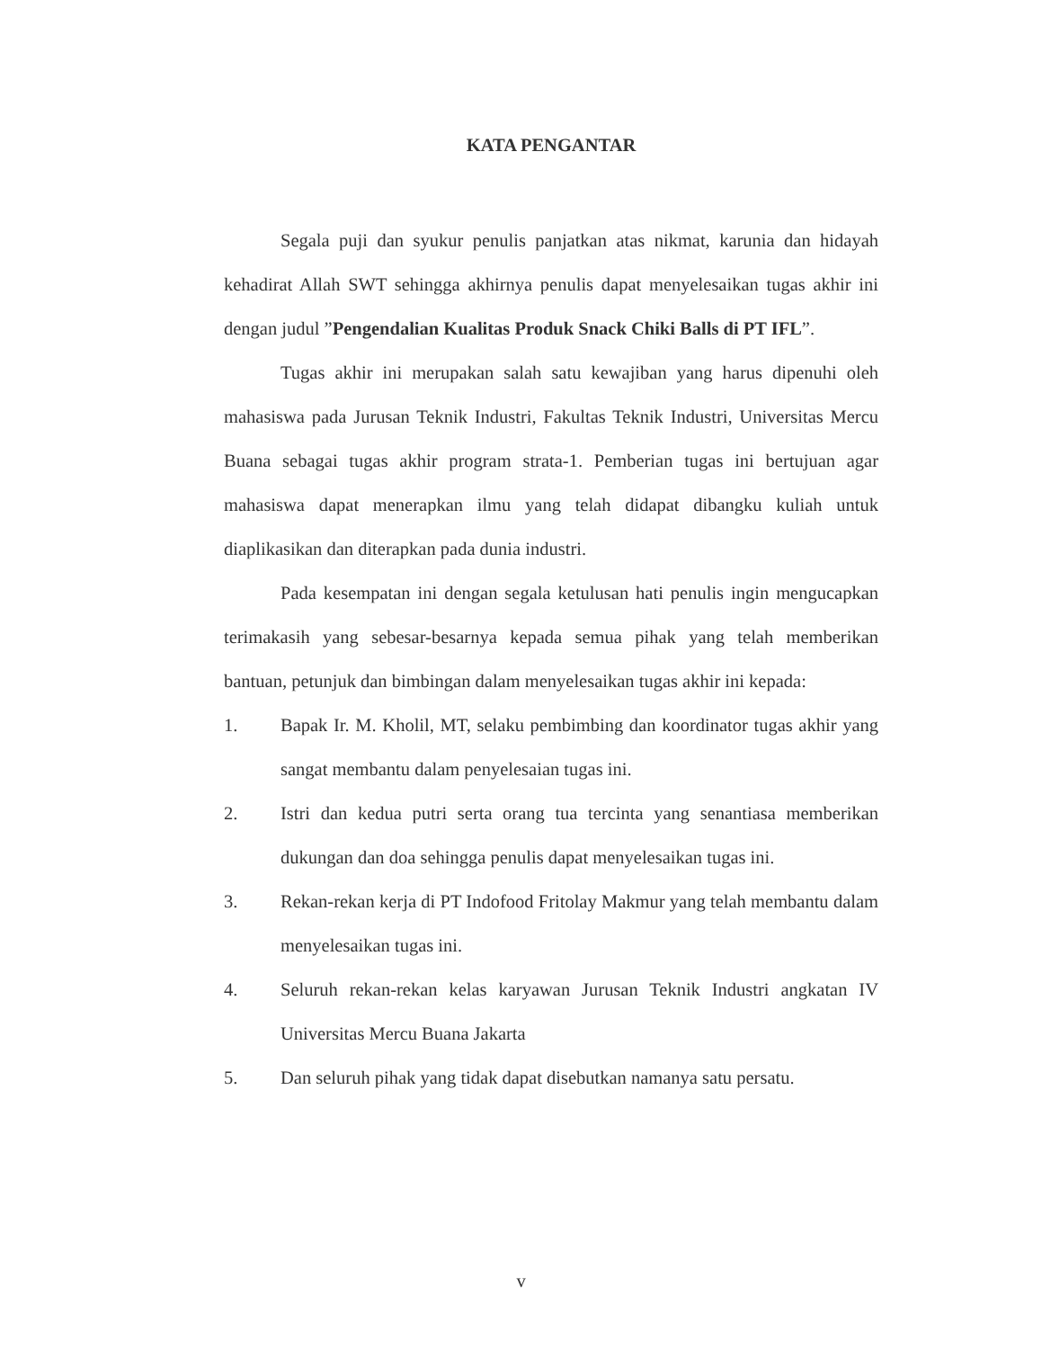KATA PENGANTAR
Segala puji dan syukur penulis panjatkan atas nikmat, karunia dan hidayah kehadirat Allah SWT sehingga akhirnya penulis dapat menyelesaikan tugas akhir ini dengan judul ”Pengendalian Kualitas Produk Snack Chiki Balls di PT IFL”.
Tugas akhir ini merupakan salah satu kewajiban yang harus dipenuhi oleh mahasiswa pada Jurusan Teknik Industri, Fakultas Teknik Industri, Universitas Mercu Buana sebagai tugas akhir program strata-1. Pemberian tugas ini bertujuan agar mahasiswa dapat menerapkan ilmu yang telah didapat dibangku kuliah untuk diaplikasikan dan diterapkan pada dunia industri.
Pada kesempatan ini dengan segala ketulusan hati penulis ingin mengucapkan terimakasih yang sebesar-besarnya kepada semua pihak yang telah memberikan bantuan, petunjuk dan bimbingan dalam menyelesaikan tugas akhir ini kepada:
1. Bapak Ir. M. Kholil, MT, selaku pembimbing dan koordinator tugas akhir yang sangat membantu dalam penyelesaian tugas ini.
2. Istri dan kedua putri serta orang tua tercinta yang senantiasa memberikan dukungan dan doa sehingga penulis dapat menyelesaikan tugas ini.
3. Rekan-rekan kerja di PT Indofood Fritolay Makmur yang telah membantu dalam menyelesaikan tugas ini.
4. Seluruh rekan-rekan kelas karyawan Jurusan Teknik Industri angkatan IV Universitas Mercu Buana Jakarta
5. Dan seluruh pihak yang tidak dapat disebutkan namanya satu persatu.
v